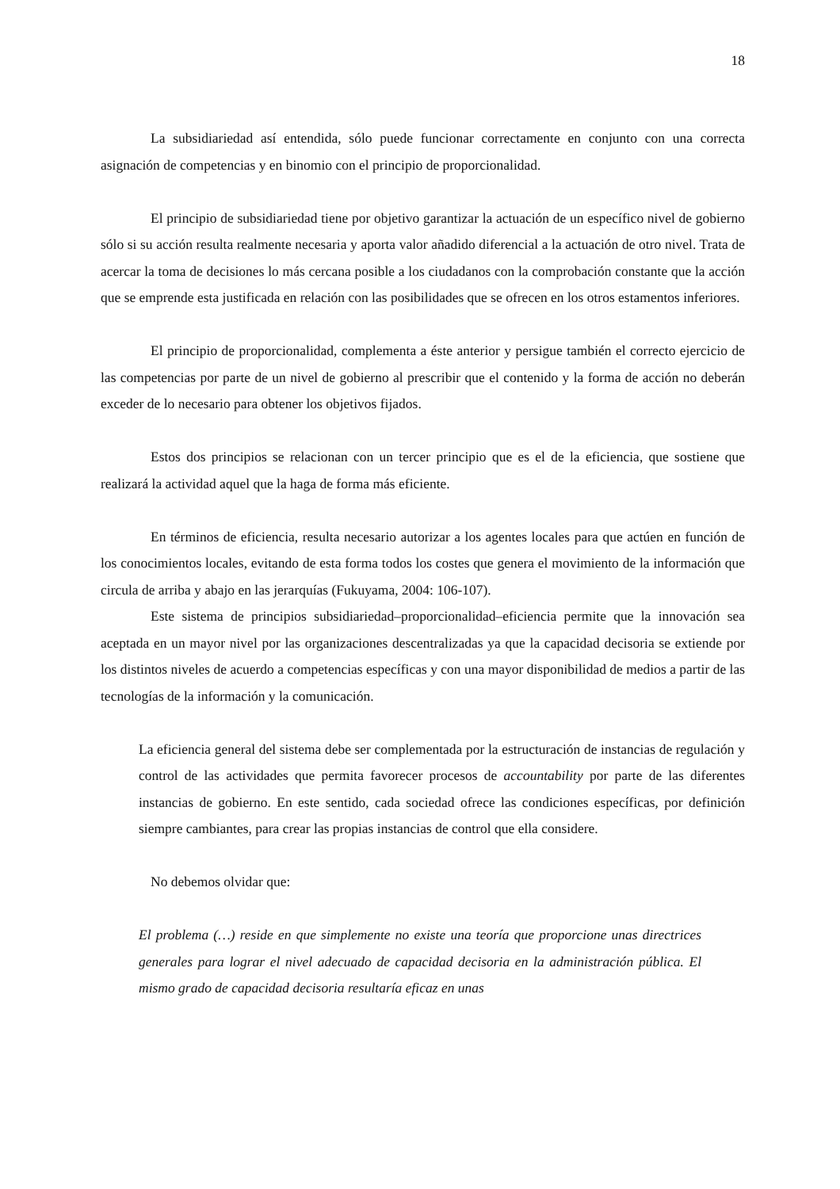18
La subsidiariedad así entendida, sólo puede funcionar correctamente en conjunto con una correcta asignación de competencias y en binomio con el principio de proporcionalidad.
El principio de subsidiariedad tiene por objetivo garantizar la actuación de un específico nivel de gobierno sólo si su acción resulta realmente necesaria y aporta valor añadido diferencial a la actuación de otro nivel. Trata de acercar la toma de decisiones lo más cercana posible a los ciudadanos con la comprobación constante que la acción que se emprende esta justificada en relación con las posibilidades que se ofrecen en los otros estamentos inferiores.
El principio de proporcionalidad, complementa a éste anterior y persigue también el correcto ejercicio de las competencias por parte de un nivel de gobierno al prescribir que el contenido y la forma de acción no deberán exceder de lo necesario para obtener los objetivos fijados.
Estos dos principios se relacionan con un tercer principio que es el de la eficiencia, que sostiene que realizará la actividad aquel que la haga de forma más eficiente.
En términos de eficiencia, resulta necesario autorizar a los agentes locales para que actúen en función de los conocimientos locales, evitando de esta forma todos los costes que genera el movimiento de la información que circula de arriba y abajo en las jerarquías (Fukuyama, 2004: 106-107).
Este sistema de principios subsidiariedad–proporcionalidad–eficiencia permite que la innovación sea aceptada en un mayor nivel por las organizaciones descentralizadas ya que la capacidad decisoria se extiende por los distintos niveles de acuerdo a competencias específicas y con una mayor disponibilidad de medios a partir de las tecnologías de la información y la comunicación.
La eficiencia general del sistema debe ser complementada por la estructuración de instancias de regulación y control de las actividades que permita favorecer procesos de accountability por parte de las diferentes instancias de gobierno. En este sentido, cada sociedad ofrece las condiciones específicas, por definición siempre cambiantes, para crear las propias instancias de control que ella considere.
No debemos olvidar que:
El problema (…) reside en que simplemente no existe una teoría que proporcione unas directrices generales para lograr el nivel adecuado de capacidad decisoria en la administración pública. El mismo grado de capacidad decisoria resultaría eficaz en unas